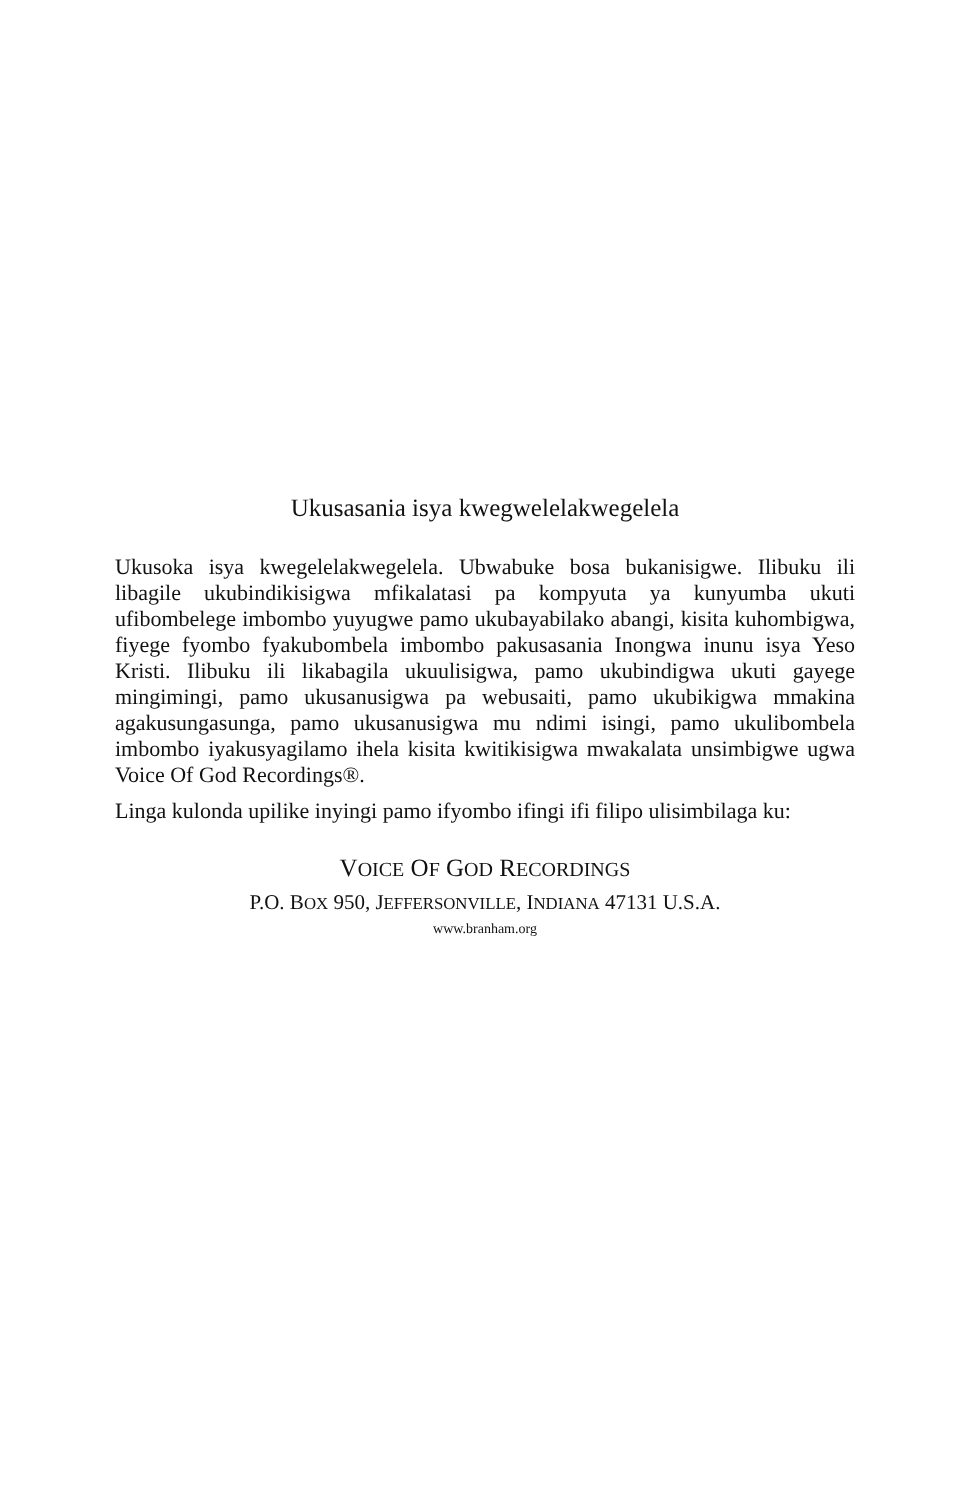Ukusasania isya kwegwelelakwegelela
Ukusoka isya kwegelelakwegelela. Ubwabuke bosa bukanisigwe. Ilibuku ili libagile ukubindikisigwa mfikalatasi pa kompyuta ya kunyumba ukuti ufibombelege imbombo yuyugwe pamo ukubayabilako abangi, kisita kuhombigwa, fiyege fyombo fyakubombela imbombo pakusasania Inongwa inunu isya Yeso Kristi. Ilibuku ili likabagila ukuulisigwa, pamo ukubindigwa ukuti gayege mingimingi, pamo ukusanusigwa pa webusaiti, pamo ukubikigwa mmakina agakusungasunga, pamo ukusanusigwa mu ndimi isingi, pamo ukulibombela imbombo iyakusyagilamo ihela kisita kwitikisigwa mwakalata unsimbigwe ugwa Voice Of God Recordings®.
Linga kulonda upilike inyingi pamo ifyombo ifingi ifi filipo ulisimbilaga ku:
VOICE OF GOD RECORDINGS
P.O. BOX 950, JEFFERSONVILLE, INDIANA 47131 U.S.A.
www.branham.org